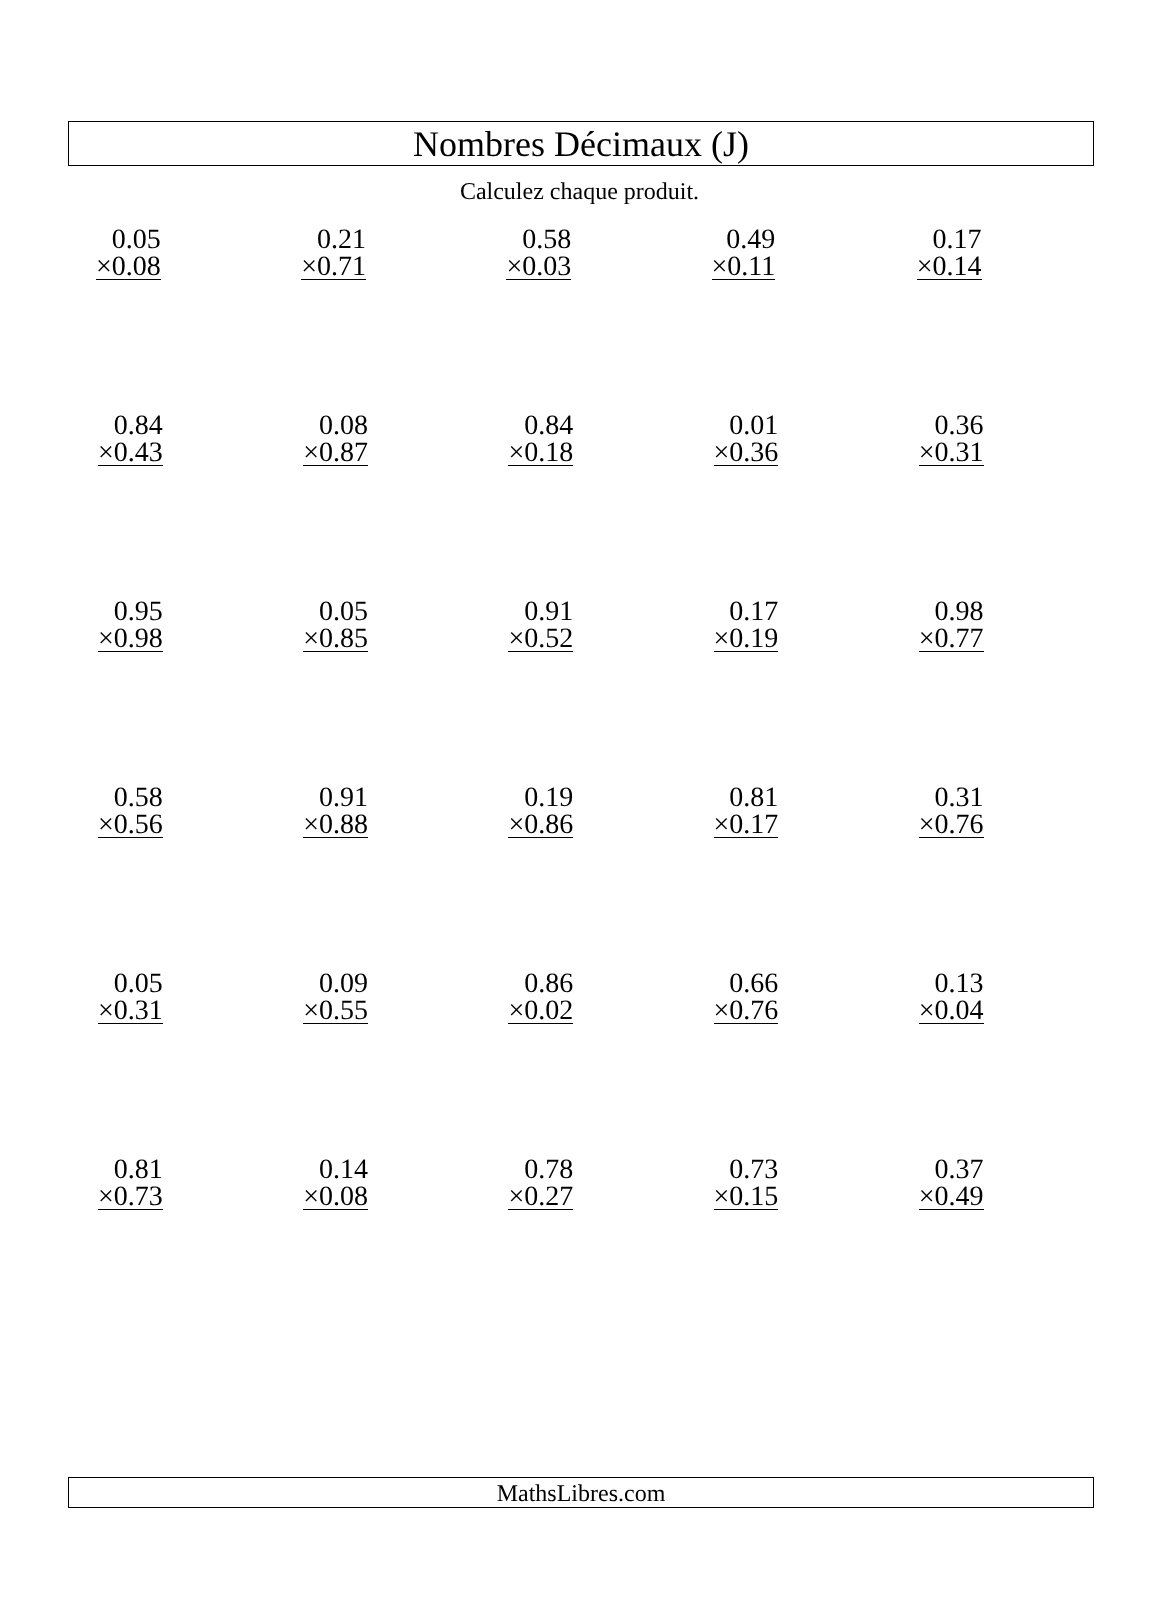Nombres Décimaux (J)
Calculez chaque produit.
| 0.05 ×0.08 | 0.21 ×0.71 | 0.58 ×0.03 | 0.49 ×0.11 | 0.17 ×0.14 |
| 0.84 ×0.43 | 0.08 ×0.87 | 0.84 ×0.18 | 0.01 ×0.36 | 0.36 ×0.31 |
| 0.95 ×0.98 | 0.05 ×0.85 | 0.91 ×0.52 | 0.17 ×0.19 | 0.98 ×0.77 |
| 0.58 ×0.56 | 0.91 ×0.88 | 0.19 ×0.86 | 0.81 ×0.17 | 0.31 ×0.76 |
| 0.05 ×0.31 | 0.09 ×0.55 | 0.86 ×0.02 | 0.66 ×0.76 | 0.13 ×0.04 |
| 0.81 ×0.73 | 0.14 ×0.08 | 0.78 ×0.27 | 0.73 ×0.15 | 0.37 ×0.49 |
MathsLibres.com